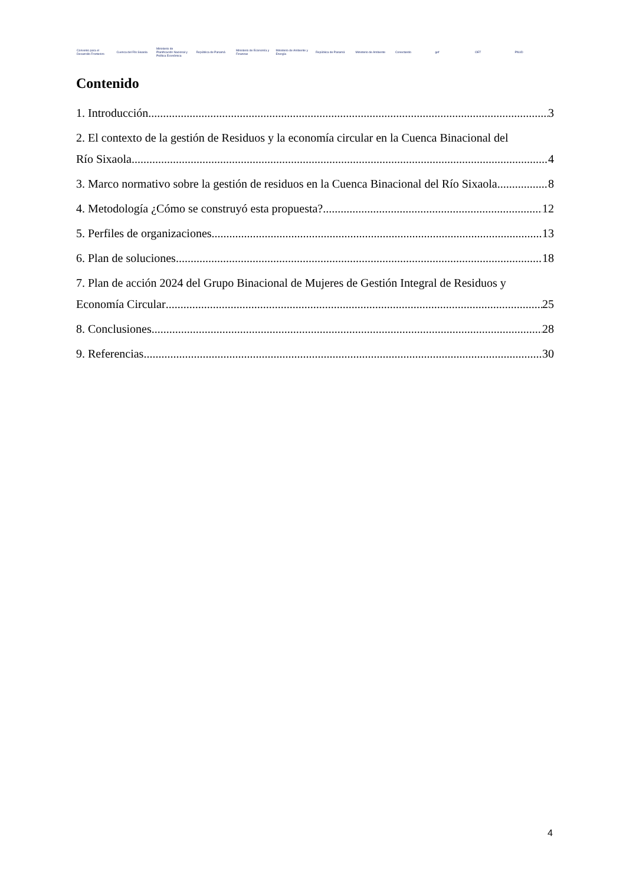Convenio para el Desarrollo Fronterizo
Cuenca del Río Sixaola
Ministerio de Planificación Nacional y Política Económica
República de Panamá
Ministerio de Economía y Finanzas
Ministerio de Ambiente y Energía
República de Panamá Ministerio de Ambiente Conectando gef OET PNUD
Contenido
1. Introducción 3
2. El contexto de la gestión de Residuos y la economía circular en la Cuenca Binacional del
Río Sixaola 4
3. Marco normativo sobre la gestión de residuos en la Cuenca Binacional del Río Sixaola 8
4. Metodología ¿Cómo se construyó esta propuesta? 12
5. Perfiles de organizaciones 13
6. Plan de soluciones 18
7. Plan de acción 2024 del Grupo Binacional de Mujeres de Gestión Integral de Residuos y
Economía Circular 25
8. Conclusiones 28
9. Referencias 30
4